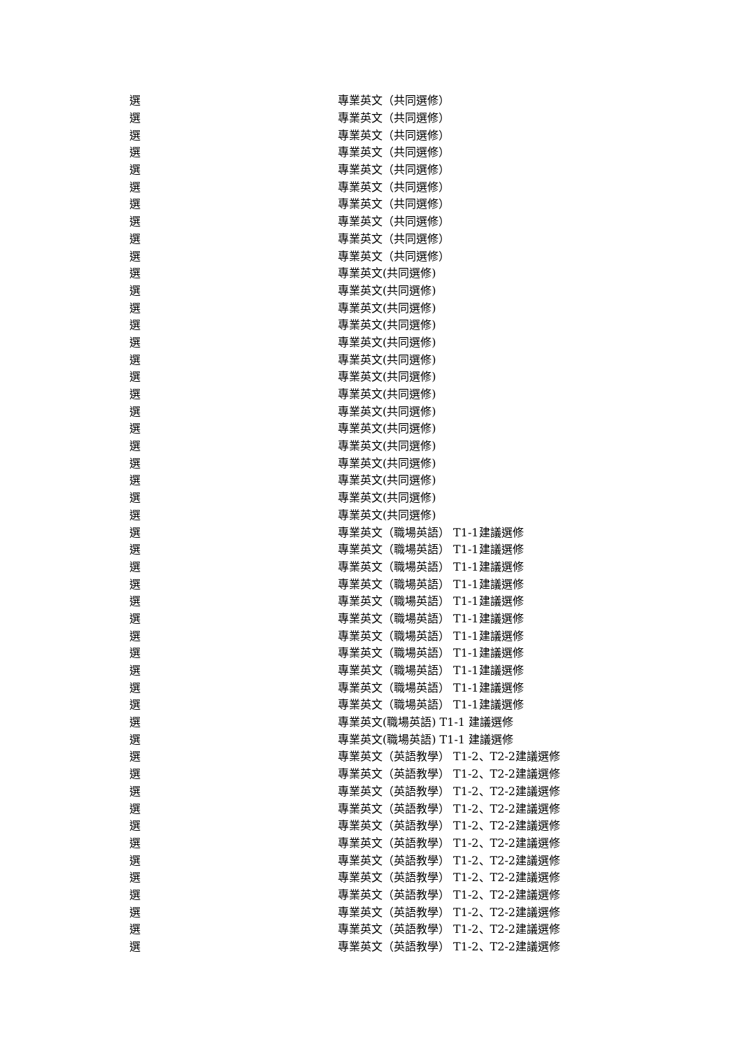| 選 | 專業英文（共同選修） |
| 選 | 專業英文（共同選修） |
| 選 | 專業英文（共同選修） |
| 選 | 專業英文（共同選修） |
| 選 | 專業英文（共同選修） |
| 選 | 專業英文（共同選修） |
| 選 | 專業英文（共同選修） |
| 選 | 專業英文（共同選修） |
| 選 | 專業英文（共同選修） |
| 選 | 專業英文（共同選修） |
| 選 | 專業英文(共同選修) |
| 選 | 專業英文(共同選修) |
| 選 | 專業英文(共同選修) |
| 選 | 專業英文(共同選修) |
| 選 | 專業英文(共同選修) |
| 選 | 專業英文(共同選修) |
| 選 | 專業英文(共同選修) |
| 選 | 專業英文(共同選修) |
| 選 | 專業英文(共同選修) |
| 選 | 專業英文(共同選修) |
| 選 | 專業英文(共同選修) |
| 選 | 專業英文(共同選修) |
| 選 | 專業英文(共同選修) |
| 選 | 專業英文(共同選修) |
| 選 | 專業英文(共同選修) |
| 選 | 專業英文（職場英語） T1-1建議選修 |
| 選 | 專業英文（職場英語） T1-1建議選修 |
| 選 | 專業英文（職場英語） T1-1建議選修 |
| 選 | 專業英文（職場英語） T1-1建議選修 |
| 選 | 專業英文（職場英語） T1-1建議選修 |
| 選 | 專業英文（職場英語） T1-1建議選修 |
| 選 | 專業英文（職場英語） T1-1建議選修 |
| 選 | 專業英文（職場英語） T1-1建議選修 |
| 選 | 專業英文（職場英語） T1-1建議選修 |
| 選 | 專業英文（職場英語） T1-1建議選修 |
| 選 | 專業英文（職場英語） T1-1建議選修 |
| 選 | 專業英文(職場英語) T1-1 建議選修 |
| 選 | 專業英文(職場英語) T1-1 建議選修 |
| 選 | 專業英文（英語教學） T1-2、T2-2建議選修 |
| 選 | 專業英文（英語教學） T1-2、T2-2建議選修 |
| 選 | 專業英文（英語教學） T1-2、T2-2建議選修 |
| 選 | 專業英文（英語教學） T1-2、T2-2建議選修 |
| 選 | 專業英文（英語教學） T1-2、T2-2建議選修 |
| 選 | 專業英文（英語教學） T1-2、T2-2建議選修 |
| 選 | 專業英文（英語教學） T1-2、T2-2建議選修 |
| 選 | 專業英文（英語教學） T1-2、T2-2建議選修 |
| 選 | 專業英文（英語教學） T1-2、T2-2建議選修 |
| 選 | 專業英文（英語教學） T1-2、T2-2建議選修 |
| 選 | 專業英文（英語教學） T1-2、T2-2建議選修 |
| 選 | 專業英文（英語教學） T1-2、T2-2建議選修 |